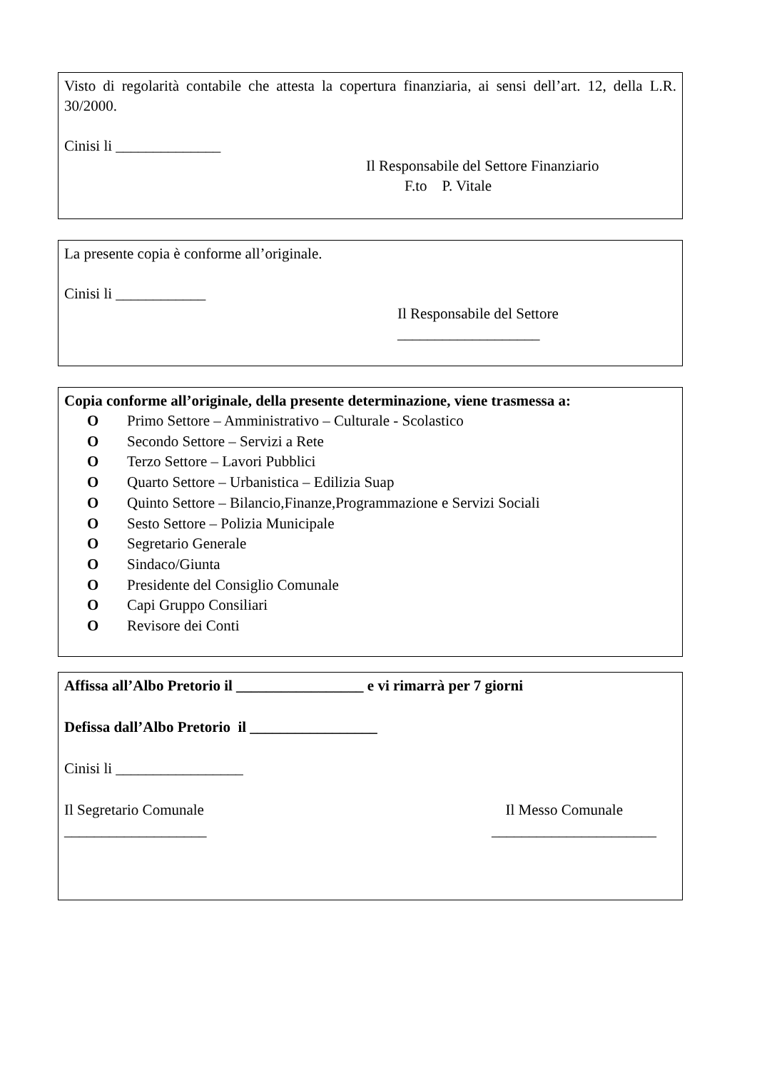Visto di regolarità contabile che attesta la copertura finanziaria, ai sensi dell’art. 12, della L.R. 30/2000.
Cinisi li ______________
Il Responsabile del Settore Finanziario
F.to P. Vitale
La presente copia è conforme all’originale.
Cinisi li ____________
Il Responsabile del Settore
___________________
Copia conforme all’originale, della presente determinazione, viene trasmessa a:
O Primo Settore – Amministrativo – Culturale - Scolastico
O Secondo Settore – Servizi a Rete
O Terzo Settore – Lavori Pubblici
O Quarto Settore – Urbanistica – Edilizia Suap
O Quinto Settore – Bilancio,Finanze,Programmazione e Servizi Sociali
O Sesto Settore – Polizia Municipale
O Segretario Generale
O Sindaco/Giunta
O Presidente del Consiglio Comunale
O Capi Gruppo Consiliari
O Revisore dei Conti
Affissa all’Albo Pretorio il _________________ e vi rimarrà per 7 giorni
Defissa dall’Albo Pretorio il _________________
Cinisi li _________________
Il Segretario Comunale Il Messo Comunale
___________________ ______________________